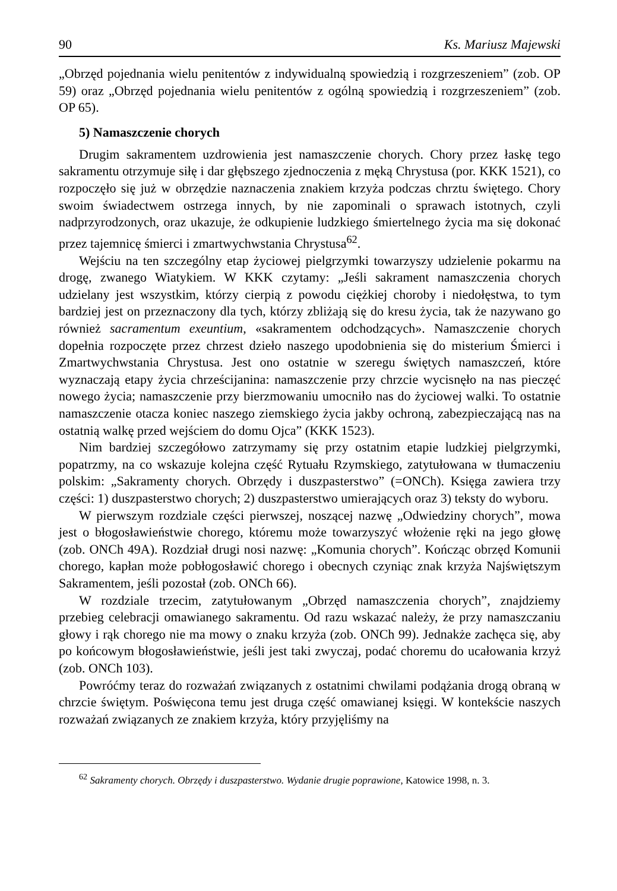90 Ks. Mariusz Majewski
„Obrzęd pojednania wielu penitentów z indywidualną spowiedzią i rozgrzeszeniem” (zob. OP 59) oraz „Obrzęd pojednania wielu penitentów z ogólną spowiedzią i rozgrzeszeniem” (zob. OP 65).
5) Namaszczenie chorych
Drugim sakramentem uzdrowienia jest namaszczenie chorych. Chory przez łaskę tego sakramentu otrzymuje siłę i dar głębszego zjednoczenia z męką Chrystusa (por. KKK 1521), co rozpoczęło się już w obrzędzie naznaczenia znakiem krzyża podczas chrztu świętego. Chory swoim świadectwem ostrzega innych, by nie zapominali o sprawach istotnych, czyli nadprzyrodzonych, oraz ukazuje, że odkupienie ludzkiego śmiertelnego życia ma się dokonać przez tajemnicę śmierci i zmartwychwstania Chrystusa<sup>62</sup>.
Wejściu na ten szczególny etap życiowej pielgrzymki towarzyszy udzielenie pokarmu na drogę, zwanego Wiatykiem. W KKK czytamy: „Jeśli sakrament namaszczenia chorych udzielany jest wszystkim, którzy cierpią z powodu ciężkiej choroby i niedołęstwa, to tym bardziej jest on przeznaczony dla tych, którzy zbliżają się do kresu życia, tak że nazywano go również sacramentum exeuntium, «sakramentem odchodzących». Namaszczenie chorych dopełnia rozpoczęte przez chrzest dzieło naszego upodobnienia się do misterium Śmierci i Zmartwychwstania Chrystusa. Jest ono ostatnie w szeregu świętych namaszczeń, które wyznaczają etapy życia chrześcijanina: namaszczenie przy chrzcie wycisnęło na nas pieczęć nowego życia; namaszczenie przy bierzmowaniu umocniło nas do życiowej walki. To ostatnie namaszczenie otacza koniec naszego ziemskiego życia jakby ochroną, zabezpieczającą nas na ostatnią walkę przed wejściem do domu Ojca” (KKK 1523).
Nim bardziej szczegółowo zatrzymamy się przy ostatnim etapie ludzkiej pielgrzymki, popatrzmy, na co wskazuje kolejna część Rytuału Rzymskiego, zatytułowana w tłumaczeniu polskim: „Sakramenty chorych. Obrzędy i duszpasterstwo” (=ONCh). Księga zawiera trzy części: 1) duszpasterstwo chorych; 2) duszpasterstwo umierających oraz 3) teksty do wyboru.
W pierwszym rozdziale części pierwszej, noszącej nazwę „Odwiedziny chorych”, mowa jest o błogosławieństwie chorego, któremu może towarzyszyć włożenie ręki na jego głowę (zob. ONCh 49A). Rozdział drugi nosi nazwę: „Komunia chorych”. Kończąc obrzęd Komunii chorego, kapłan może pobłogosławić chorego i obecnych czyniąc znak krzyża Najświętszym Sakramentem, jeśli pozostał (zob. ONCh 66).
W rozdziale trzecim, zatytułowanym „Obrzęd namaszczenia chorych”, znajdziemy przebieg celebracji omawianego sakramentu. Od razu wskazać należy, że przy namaszczaniu głowy i rąk chorego nie ma mowy o znaku krzyża (zob. ONCh 99). Jednakże zachęca się, aby po końcowym błogosławieństwie, jeśli jest taki zwyczaj, podać choremu do ucałowania krzyż (zob. ONCh 103).
Powróćmy teraz do rozważań związanych z ostatnimi chwilami podążania drogą obraną w chrzcie świętym. Poświęcona temu jest druga część omawianej księgi. W kontekście naszych rozważań związanych ze znakiem krzyża, który przyjęliśmy na
<sup>62</sup> Sakramenty chorych. Obrzędy i duszpasterstwo. Wydanie drugie poprawione, Katowice 1998, n. 3.